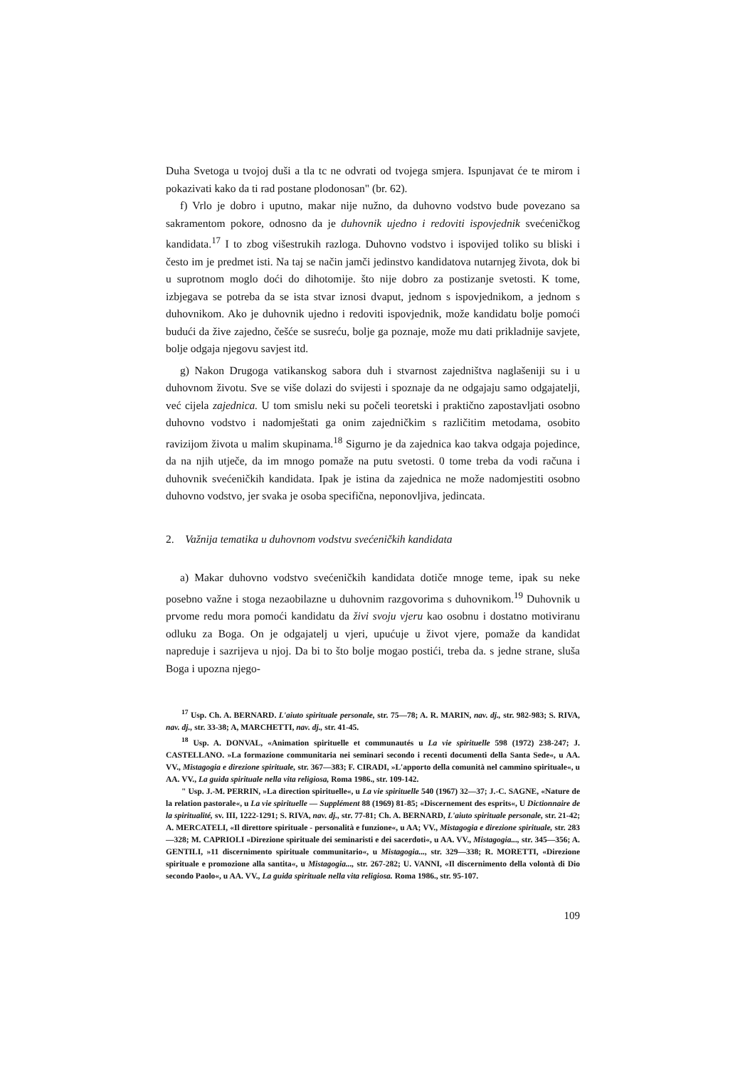Duha Svetoga u tvojoj duši a tla tc ne odvrati od tvojega smjera. Ispunjavat će te mirom i pokazivati kako da ti rad postane plodonosan" (br. 62).
f) Vrlo je dobro i uputno, makar nije nužno, da duhovno vodstvo bude povezano sa sakramentom pokore, odnosno da je duhovnik ujedno i redoviti ispovjednik svećeničkog kandidata.<sup>17</sup> I to zbog višestrukih razloga. Duhovno vodstvo i ispovijed toliko su bliski i često im je predmet isti. Na taj se način jamči jedinstvo kandidatova nutarnjeg života, dok bi u suprotnom moglo doći do dihotomije. što nije dobro za postizanje svetosti. K tome, izbjegava se potreba da se ista stvar iznosi dvaput, jednom s ispovjednikom, a jednom s duhovnikom. Ako je duhovnik ujedno i redoviti ispovjednik, može kandidatu bolje pomoći budući da žive zajedno, češće se susreću, bolje ga poznaje, može mu dati prikladnije savjete, bolje odgaja njegovu savjest itd.
g) Nakon Drugoga vatikanskog sabora duh i stvarnost zajedništva naglašeniji su i u duhovnom životu. Sve se više dolazi do svijesti i spoznaje da ne odgajaju samo odgajatelji, već cijela zajednica. U tom smislu neki su počeli teoretski i praktično zapostavljati osobno duhovno vodstvo i nadomještati ga onim zajedničkim s različitim metodama, osobito ravizijom života u malim skupinama.<sup>18</sup> Sigurno je da zajednica kao takva odgaja pojedince, da na njih utječe, da im mnogo pomaže na putu svetosti. 0 tome treba da vodi računa i duhovnik svećeničkih kandidata. Ipak je istina da zajednica ne može nadomjestiti osobno duhovno vodstvo, jer svaka je osoba specifična, neponovljiva, jedincata.
2. Važnija tematika u duhovnom vodstvu svećeničkih kandidata
a) Makar duhovno vodstvo svećeničkih kandidata dotiče mnoge teme, ipak su neke posebno važne i stoga nezaobilazne u duhovnim razgovorima s duhovnikom.<sup>19</sup> Duhovnik u prvome redu mora pomoći kandidatu da živi svoju vjeru kao osobnu i dostatno motiviranu odluku za Boga. On je odgajatelj u vjeri, upućuje u život vjere, pomaže da kandidat napreduje i sazrijeva u njoj. Da bi to što bolje mogao postići, treba da. s jedne strane, sluša Boga i upozna njego-
<sup>17</sup> Usp. Ch. A. BERNARD. L'aiuto spirituale personale, str. 75—78; A. R. MARIN, nav. dj., str. 982-983; S. RIVA, nav. dj., str. 33-38; A, MARCHETTI, nav. dj., str. 41-45.
<sup>18</sup> Usp. A. DONVAL, «Animation spirituelle et communautés u La vie spirituelle 598 (1972) 238-247; J. CASTELLANO. »La formazione communitaria nei seminari secondo i recenti documenti della Santa Sede«, u AA. VV., Mistagogia e direzione spirituale, str. 367—383; F. CIRADI, »L'apporto della comunità nel cammino spirituale«, u AA. VV., La guida spirituale nella vita religiosa, Roma 1986., str. 109-142.
" Usp. J.-M. PERRIN, »La direction spirituelle«, u La vie spirituelle 540 (1967) 32—37; J.-C. SAGNE, «Nature de la relation pastorale«, u La vie spirituelle — Supplément 88 (1969) 81-85; «Discernement des esprits«, U Dictionnaire de la spiritualité, sv. III, 1222-1291; S. RIVA, nav. dj., str. 77-81; Ch. A. BERNARD, L'aiuto spirituale personale, str. 21-42; A. MERCATELI, «Il direttore spirituale - personalità e funzione«, u AA; VV., Mistagogia e direzione spirituale, str. 283—328; M. CAPRIOLI «Direzione spirituale dei seminaristi e dei sacerdoti«, u AA. VV., Mistagogia..., str. 345—356; A. GENTILI, »11 discernimento spirituale communitario«, u Mistagogia..., str. 329—338; R. MORETTI, «Direzione spirituale e promozione alla santita«, u Mistagogia..., str. 267-282; U. VANNI, «Il discernimento della volontà di Dio secondo Paolo«, u AA. VV., La guida spirituale nella vita religiosa. Roma 1986., str. 95-107.
109